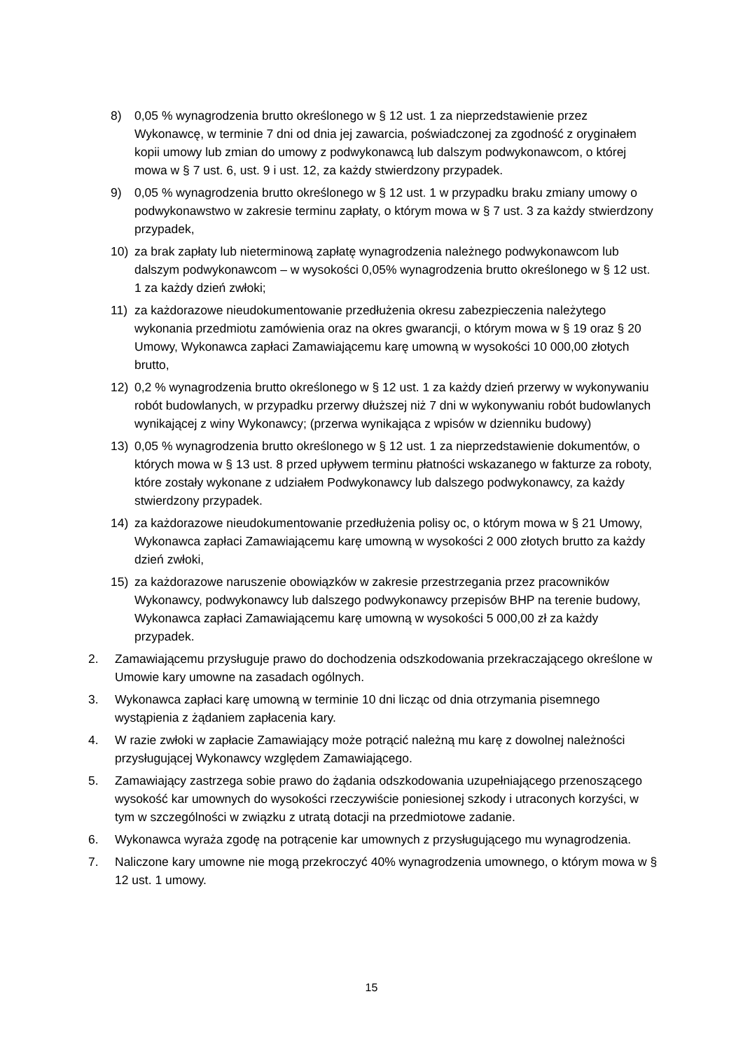8) 0,05 % wynagrodzenia brutto określonego w § 12 ust. 1 za nieprzedstawienie przez Wykonawcę, w terminie 7 dni od dnia jej zawarcia, poświadczonej za zgodność z oryginałem kopii umowy lub zmian do umowy z podwykonawcą lub dalszym podwykonawcom, o której mowa w § 7 ust. 6, ust. 9 i ust. 12, za każdy stwierdzony przypadek.
9) 0,05 % wynagrodzenia brutto określonego w § 12 ust. 1 w przypadku braku zmiany umowy o podwykonawstwo w zakresie terminu zapłaty, o którym mowa w § 7 ust. 3 za każdy stwierdzony przypadek,
10) za brak zapłaty lub nieterminową zapłatę wynagrodzenia należnego podwykonawcom lub dalszym podwykonawcom – w wysokości 0,05% wynagrodzenia brutto określonego w § 12 ust. 1 za każdy dzień zwłoki;
11) za każdorazowe nieudokumentowanie przedłużenia okresu zabezpieczenia należytego wykonania przedmiotu zamówienia oraz na okres gwarancji, o którym mowa w § 19 oraz § 20 Umowy, Wykonawca zapłaci Zamawiającemu karę umowną w wysokości 10 000,00 złotych brutto,
12) 0,2 % wynagrodzenia brutto określonego w § 12 ust. 1 za każdy dzień przerwy w wykonywaniu robót budowlanych, w przypadku przerwy dłuższej niż 7 dni w wykonywaniu robót budowlanych wynikającej z winy Wykonawcy; (przerwa wynikająca z wpisów w dzienniku budowy)
13) 0,05 % wynagrodzenia brutto określonego w § 12 ust. 1 za nieprzedstawienie dokumentów, o których mowa w § 13 ust. 8 przed upływem terminu płatności wskazanego w fakturze za roboty, które zostały wykonane z udziałem Podwykonawcy lub dalszego podwykonawcy, za każdy stwierdzony przypadek.
14) za każdorazowe nieudokumentowanie przedłużenia polisy oc, o którym mowa w § 21 Umowy, Wykonawca zapłaci Zamawiającemu karę umowną w wysokości 2 000 złotych brutto za każdy dzień zwłoki,
15) za każdorazowe naruszenie obowiązków w zakresie przestrzegania przez pracowników Wykonawcy, podwykonawcy lub dalszego podwykonawcy przepisów BHP na terenie budowy, Wykonawca zapłaci Zamawiającemu karę umowną w wysokości 5 000,00 zł za każdy przypadek.
2. Zamawiającemu przysługuje prawo do dochodzenia odszkodowania przekraczającego określone w Umowie kary umowne na zasadach ogólnych.
3. Wykonawca zapłaci karę umowną w terminie 10 dni licząc od dnia otrzymania pisemnego wystąpienia z żądaniem zapłacenia kary.
4. W razie zwłoki w zapłacie Zamawiający może potrącić należną mu karę z dowolnej należności przysługującej Wykonawcy względem Zamawiającego.
5. Zamawiający zastrzega sobie prawo do żądania odszkodowania uzupełniającego przenoszącego wysokość kar umownych do wysokości rzeczywiście poniesionej szkody i utraconych korzyści, w tym w szczególności w związku z utratą dotacji na przedmiotowe zadanie.
6. Wykonawca wyraża zgodę na potrącenie kar umownych z przysługującego mu wynagrodzenia.
7. Naliczone kary umowne nie mogą przekroczyć 40% wynagrodzenia umownego, o którym mowa w § 12 ust. 1 umowy.
15